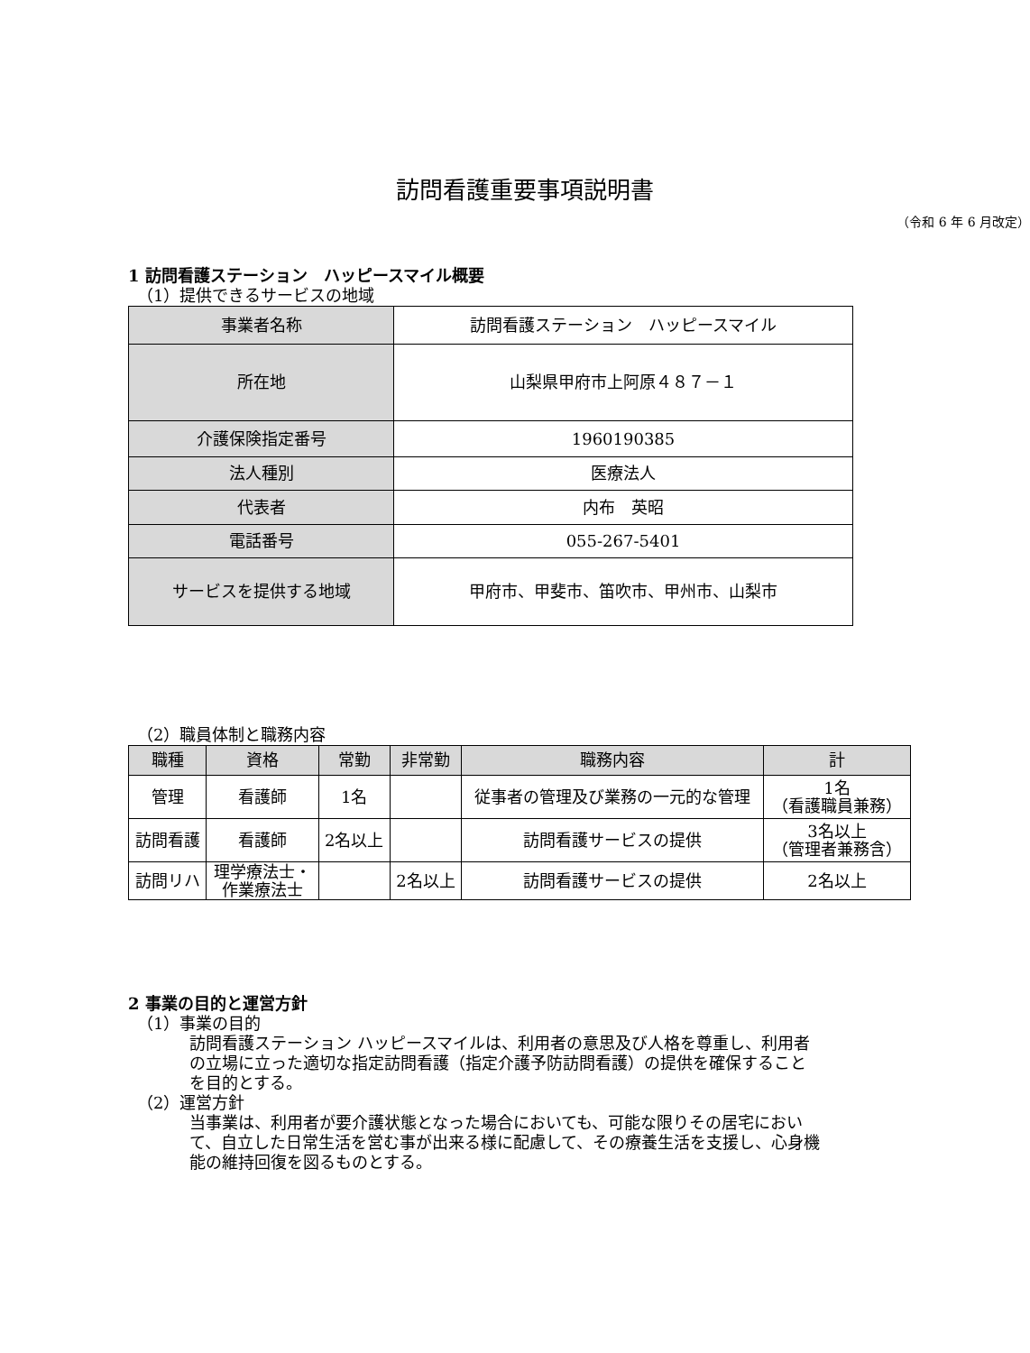訪問看護重要事項説明書
（令和 6 年 6 月改定）
1 訪問看護ステーション　ハッピースマイル概要
（1）提供できるサービスの地域
| 事業者名称 | 訪問看護ステーション ハッピースマイル |
| 所在地 | 山梨県甲府市上阿原４８７－１ |
| 介護保険指定番号 | 1960190385 |
| 法人種別 | 医療法人 |
| 代表者 | 内布 英昭 |
| 電話番号 | 055-267-5401 |
| サービスを提供する地域 | 甲府市、甲斐市、笛吹市、甲州市、山梨市 |
（2）職員体制と職務内容
| 職種 | 資格 | 常勤 | 非常勤 | 職務内容 | 計 |
| --- | --- | --- | --- | --- | --- |
| 管理 | 看護師 | 1名 | | 従事者の管理及び業務の一元的な管理 | 1名 （看護職員兼務） |
| 訪問看護 | 看護師 | 2名以上 | | 訪問看護サービスの提供 | 3名以上 （管理者兼務含） |
| 訪問リハ | 理学療法士・ 作業療法士 | | 2名以上 | 訪問看護サービスの提供 | 2名以上 |
2 事業の目的と運営方針
（1）事業の目的
訪問看護ステーション ハッピースマイルは、利用者の意思及び人格を尊重し、利用者の立場に立った適切な指定訪問看護（指定介護予防訪問看護）の提供を確保することを目的とする。
（2）運営方針
当事業は、利用者が要介護状態となった場合においても、可能な限りその居宅において、自立した日常生活を営む事が出来る様に配慮して、その療養生活を支援し、心身機能の維持回復を図るものとする。